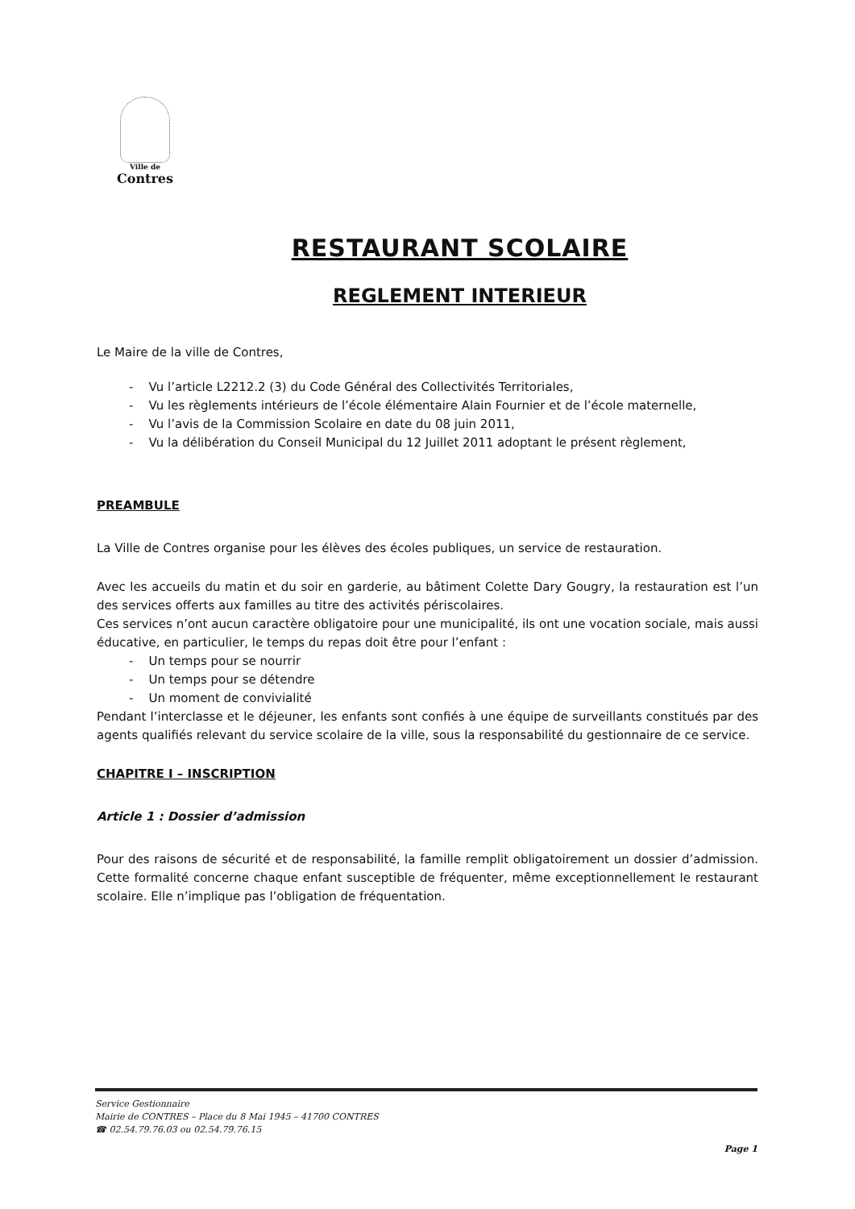Ville de
Contres
RESTAURANT SCOLAIRE
REGLEMENT INTERIEUR
Le Maire de la ville de Contres,
- Vu l’article L2212.2 (3) du Code Général des Collectivités Territoriales,
- Vu les règlements intérieurs de l’école élémentaire Alain Fournier et de l’école maternelle,
- Vu l’avis de la Commission Scolaire en date du 08 juin 2011,
- Vu la délibération du Conseil Municipal du 12 Juillet 2011 adoptant le présent règlement,
PREAMBULE
La Ville de Contres organise pour les élèves des écoles publiques, un service de restauration.
Avec les accueils du matin et du soir en garderie, au bâtiment Colette Dary Gougry, la restauration est l’un des services offerts aux familles au titre des activités périscolaires.
Ces services n’ont aucun caractère obligatoire pour une municipalité, ils ont une vocation sociale, mais aussi éducative, en particulier, le temps du repas doit être pour l’enfant :
- Un temps pour se nourrir
- Un temps pour se détendre
- Un moment de convivialité
Pendant l’interclasse et le déjeuner, les enfants sont confiés à une équipe de surveillants constitués par des agents qualifiés relevant du service scolaire de la ville, sous la responsabilité du gestionnaire de ce service.
CHAPITRE I – INSCRIPTION
Article 1 : Dossier d’admission
Pour des raisons de sécurité et de responsabilité, la famille remplit obligatoirement un dossier d’admission. Cette formalité concerne chaque enfant susceptible de fréquenter, même exceptionnellement le restaurant scolaire. Elle n’implique pas l’obligation de fréquentation.
Service Gestionnaire
Mairie de CONTRES – Place du 8 Mai 1945 – 41700 CONTRES
☎ 02.54.79.76.03 ou 02.54.79.76.15
Page 1